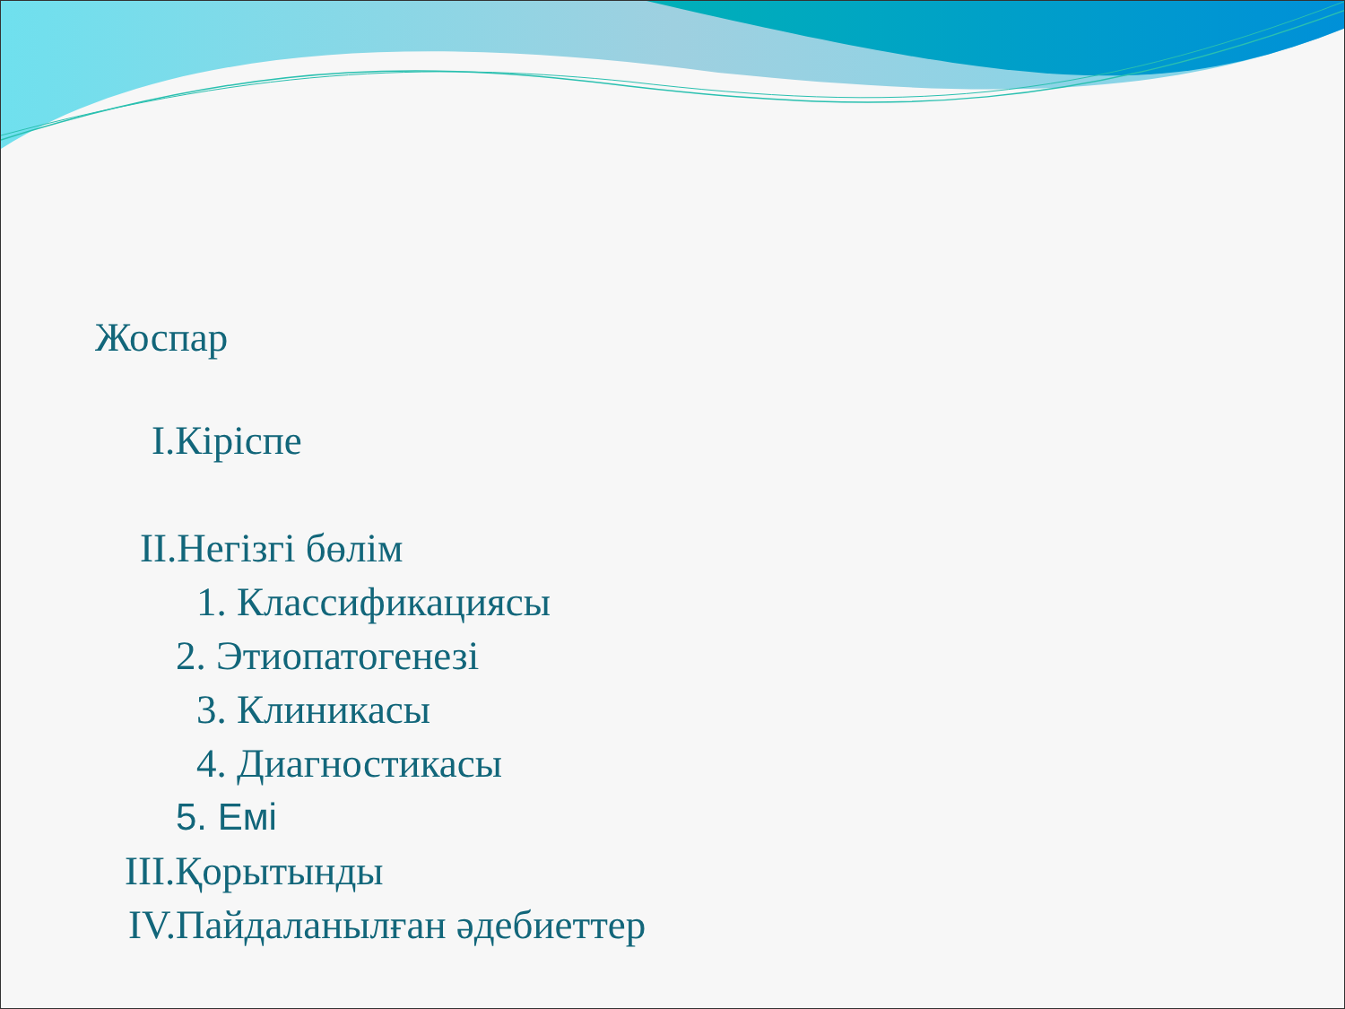Жоспар
I.Кіріспе
II.Негізгі бөлім
1. Классификациясы
2. Этиопатогенезі
3. Клиникасы
4. Диагностикасы
5. Емі
III.Қорытынды
IV.Пайдаланылған әдебиеттер